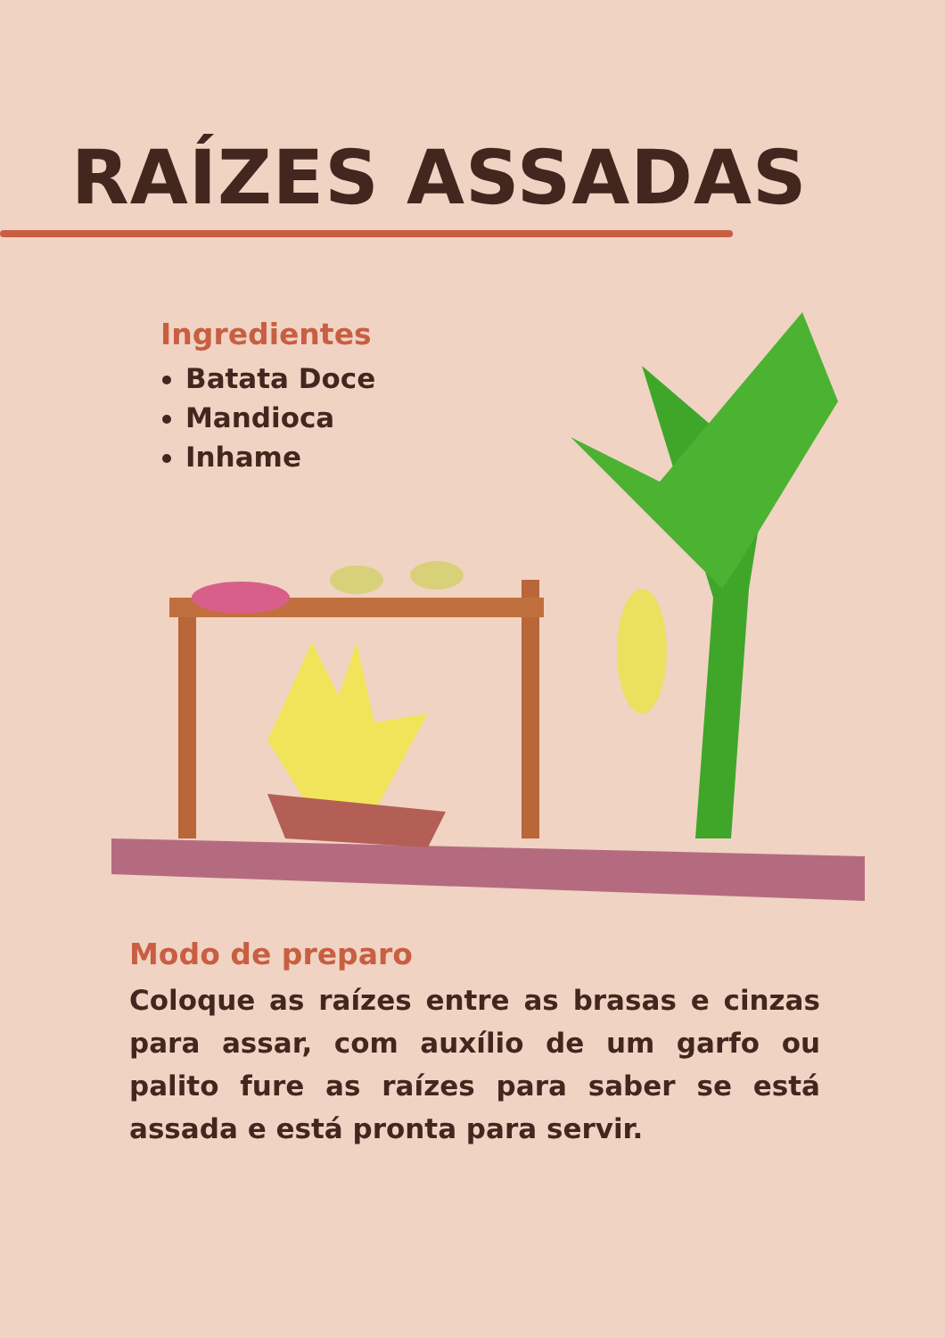RAÍZES ASSADAS
Ingredientes
Batata Doce
Mandioca
Inhame
Modo de preparo
Coloque as raízes entre as brasas e cinzas para assar, com auxílio de um garfo ou palito fure as raízes para saber se está assada e está pronta para servir.